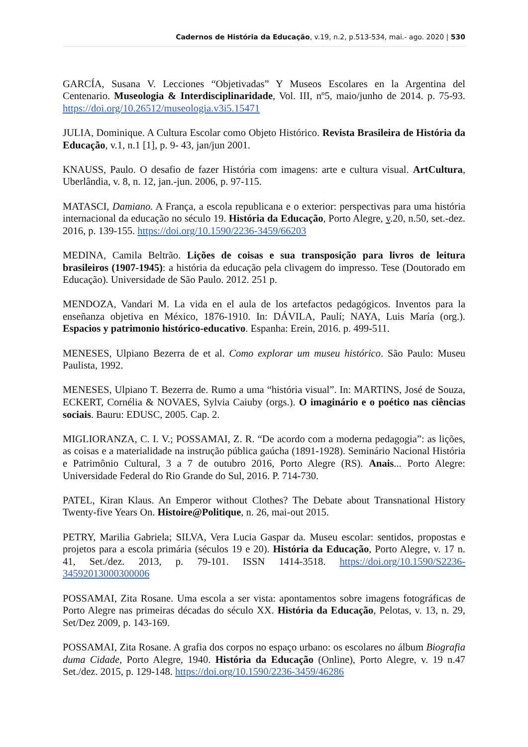Cadernos de História da Educação, v.19, n.2, p.513-534, mai.- ago. 2020 | 530
GARCÍA, Susana V. Lecciones “Objetivadas” Y Museos Escolares en la Argentina del Centenario. Museologia & Interdisciplinaridade, Vol. III, nº5, maio/junho de 2014. p. 75-93. https://doi.org/10.26512/museologia.v3i5.15471
JULIA, Dominique. A Cultura Escolar como Objeto Histórico. Revista Brasileira de História da Educação, v.1, n.1 [1], p. 9- 43, jan/jun 2001.
KNAUSS, Paulo. O desafio de fazer História com imagens: arte e cultura visual. ArtCultura, Uberlândia, v. 8, n. 12, jan.-jun. 2006, p. 97-115.
MATASCI, Damiano. A França, a escola republicana e o exterior: perspectivas para uma história internacional da educação no século 19. História da Educação, Porto Alegre, v.20, n.50, set.-dez. 2016, p. 139-155. https://doi.org/10.1590/2236-3459/66203
MEDINA, Camila Beltrão. Lições de coisas e sua transposição para livros de leitura brasileiros (1907-1945): a história da educação pela clivagem do impresso. Tese (Doutorado em Educação). Universidade de São Paulo. 2012. 251 p.
MENDOZA, Vandari M. La vida en el aula de los artefactos pedagógicos. Inventos para la enseñanza objetiva en México, 1876-1910. In: DÁVILA, Paulí; NAYA, Luis María (org.). Espacios y patrimonio histórico-educativo. Espanha: Erein, 2016. p. 499-511.
MENESES, Ulpiano Bezerra de et al. Como explorar um museu histórico. São Paulo: Museu Paulista, 1992.
MENESES, Ulpiano T. Bezerra de. Rumo a uma “história visual”. In: MARTINS, José de Souza, ECKERT, Cornélia & NOVAES, Sylvia Caiuby (orgs.). O imaginário e o poético nas ciências sociais. Bauru: EDUSC, 2005. Cap. 2.
MIGLIORANZA, C. I. V.; POSSAMAI, Z. R. “De acordo com a moderna pedagogia”: as lições, as coisas e a materialidade na instrução pública gaúcha (1891-1928). Seminário Nacional História e Patrimônio Cultural, 3 a 7 de outubro 2016, Porto Alegre (RS). Anais... Porto Alegre: Universidade Federal do Rio Grande do Sul, 2016. P. 714-730.
PATEL, Kiran Klaus. An Emperor without Clothes? The Debate about Transnational History Twenty-five Years On. Histoire@Politique, n. 26, mai-out 2015.
PETRY, Marilia Gabriela; SILVA, Vera Lucia Gaspar da. Museu escolar: sentidos, propostas e projetos para a escola primária (séculos 19 e 20). História da Educação, Porto Alegre, v. 17 n. 41, Set./dez. 2013, p. 79-101. ISSN 1414-3518. https://doi.org/10.1590/S2236-34592013000300006
POSSAMAI, Zita Rosane. Uma escola a ser vista: apontamentos sobre imagens fotográficas de Porto Alegre nas primeiras décadas do século XX. História da Educação, Pelotas, v. 13, n. 29, Set/Dez 2009, p. 143-169.
POSSAMAI, Zita Rosane. A grafia dos corpos no espaço urbano: os escolares no álbum Biografia duma Cidade, Porto Alegre, 1940. História da Educação (Online), Porto Alegre, v. 19 n.47 Set./dez. 2015, p. 129-148. https://doi.org/10.1590/2236-3459/46286